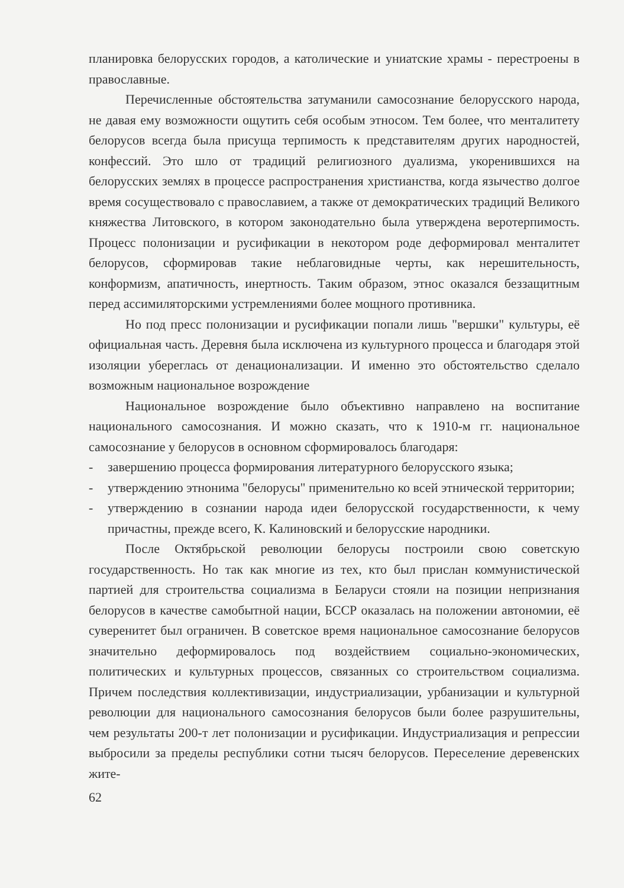планировка белорусских городов, а католические и униатские храмы - перестроены в православные.
Перечисленные обстоятельства затуманили самосознание белорусского народа, не давая ему возможности ощутить себя особым этносом. Тем более, что менталитету белорусов всегда была присуща терпимость к представителям других народностей, конфессий. Это шло от традиций религиозного дуализма, укоренившихся на белорусских землях в процессе распространения христианства, когда язычество долгое время сосуществовало с православием, а также от демократических традиций Великого княжества Литовского, в котором законодательно была утверждена веротерпимость. Процесс полонизации и русификации в некотором роде деформировал менталитет белорусов, сформировав такие неблаговидные черты, как нерешительность, конформизм, апатичность, инертность. Таким образом, этнос оказался беззащитным перед ассимиляторскими устремлениями более мощного противника.
Но под пресс полонизации и русификации попали лишь "вершки" культуры, её официальная часть. Деревня была исключена из культурного процесса и благодаря этой изоляции уберeглась от денационализации. И именно это обстоятельство сделало возможным национальное возрождение
Национальное возрождение было объективно направлено на воспитание национального самосознания. И можно сказать, что к 1910-м гг. национальное самосознание у белорусов в основном сформировалось благодаря:
- завершению процесса формирования литературного белорусского языка;
- утверждению этнонима "белорусы" применительно ко всей этнической территории;
- утверждению в сознании народа идеи белорусской государственности, к чему причастны, прежде всего, К. Калиновский и белорусские народники.
После Октябрьской революции белорусы построили свою советскую государственность. Но так как многие из тех, кто был прислан коммунистической партией для строительства социализма в Беларуси стояли на позиции непризнания белорусов в качестве самобытной нации, БССР оказалась на положении автономии, её суверенитет был ограничен. В советское время национальное самосознание белорусов значительно деформировалось под воздействием социально-экономических, политических и культурных процессов, связанных со строительством социализма. Причем последствия коллективизации, индустриализации, урбанизации и культурной революции для национального самосознания белорусов были более разрушительны, чем результаты 200-т лет полонизации и русификации. Индустриализация и репрессии выбросили за пределы республики сотни тысяч белорусов. Переселение деревенских жите-
62